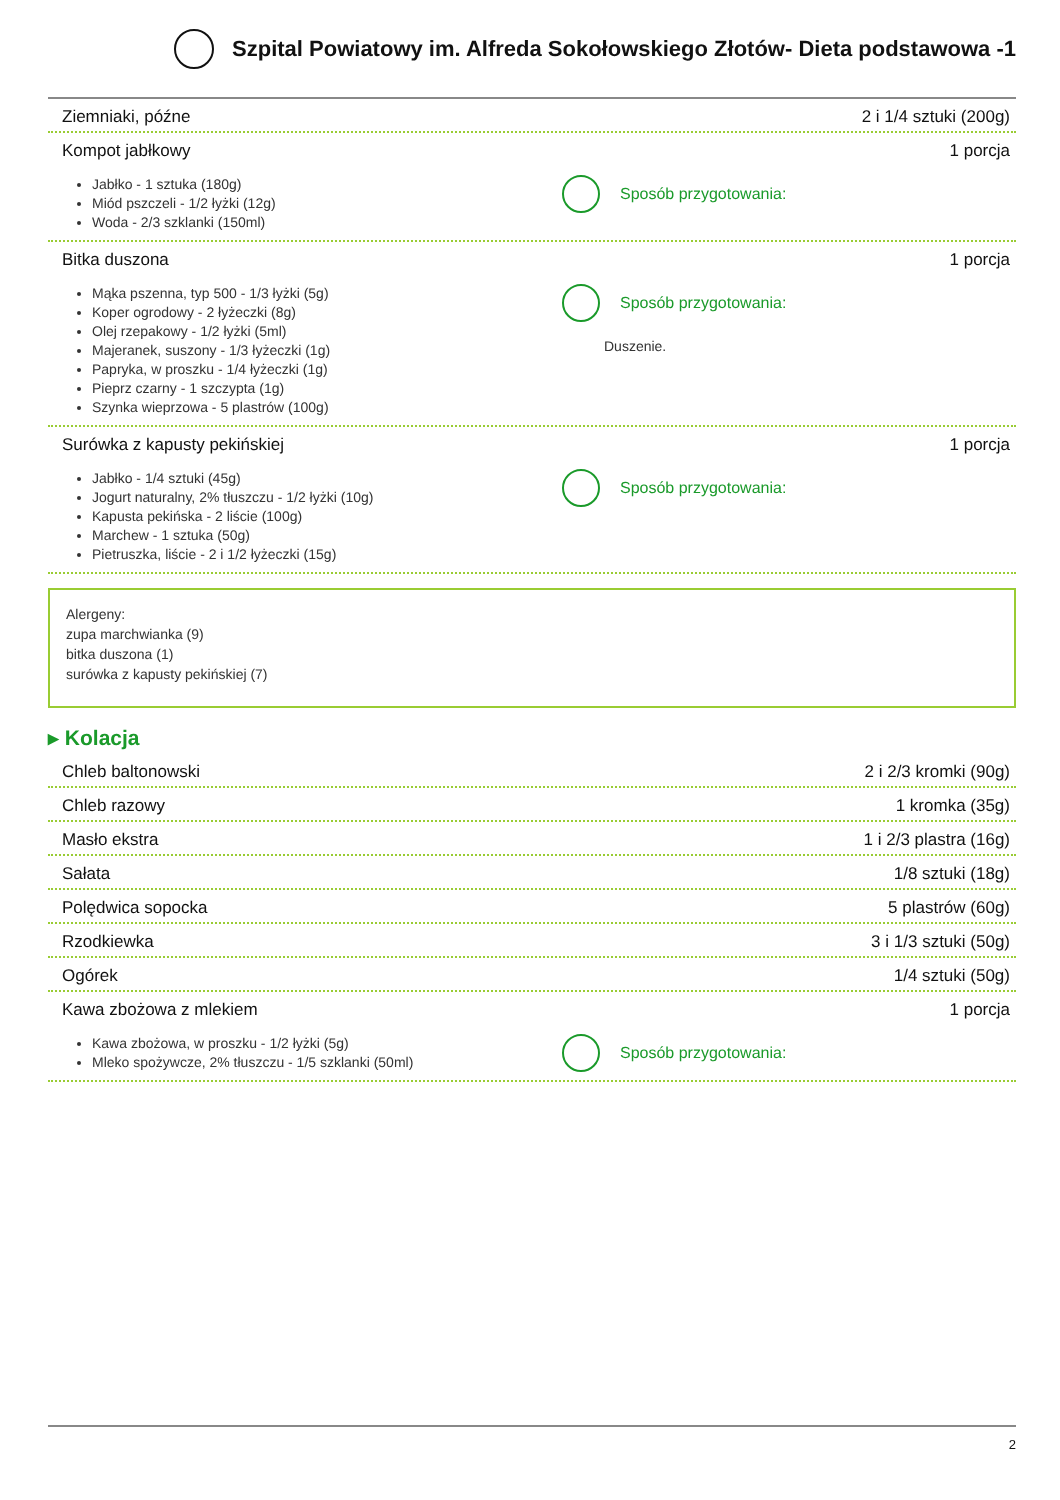Szpital Powiatowy im. Alfreda Sokołowskiego Złotów- Dieta podstawowa -1
Ziemniaki, późne 2 i 1/4 sztuki (200g)
Kompot jabłkowy 1 porcja
Jabłko - 1 sztuka (180g)
Miód pszczeli - 1/2 łyżki (12g)
Woda - 2/3 szklanki (150ml)
Sposób przygotowania:
Bitka duszona 1 porcja
Mąka pszenna, typ 500 - 1/3 łyżki (5g)
Koper ogrodowy - 2 łyżeczki (8g)
Olej rzepakowy - 1/2 łyżki (5ml)
Majeranek, suszony - 1/3 łyżeczki (1g)
Papryka, w proszku - 1/4 łyżeczki (1g)
Pieprz czarny - 1 szczypta (1g)
Szynka wieprzowa - 5 plastrów (100g)
Sposób przygotowania:
Duszenie.
Surówka z kapusty pekińskiej 1 porcja
Jabłko - 1/4 sztuki (45g)
Jogurt naturalny, 2% tłuszczu - 1/2 łyżki (10g)
Kapusta pekińska - 2 liście (100g)
Marchew - 1 sztuka (50g)
Pietruszka, liście - 2 i 1/2 łyżeczki (15g)
Sposób przygotowania:
Alergeny:
zupa marchwianka (9)
bitka duszona (1)
surówka z kapusty pekińskiej (7)
▸ Kolacja
Chleb baltonowski 2 i 2/3 kromki (90g)
Chleb razowy 1 kromka (35g)
Masło ekstra 1 i 2/3 plastra (16g)
Sałata 1/8 sztuki (18g)
Polędwica sopocka 5 plastrów (60g)
Rzodkiewka 3 i 1/3 sztuki (50g)
Ogórek 1/4 sztuki (50g)
Kawa zbożowa z mlekiem 1 porcja
Kawa zbożowa, w proszku - 1/2 łyżki (5g)
Mleko spożywcze, 2% tłuszczu - 1/5 szklanki (50ml)
Sposób przygotowania:
2